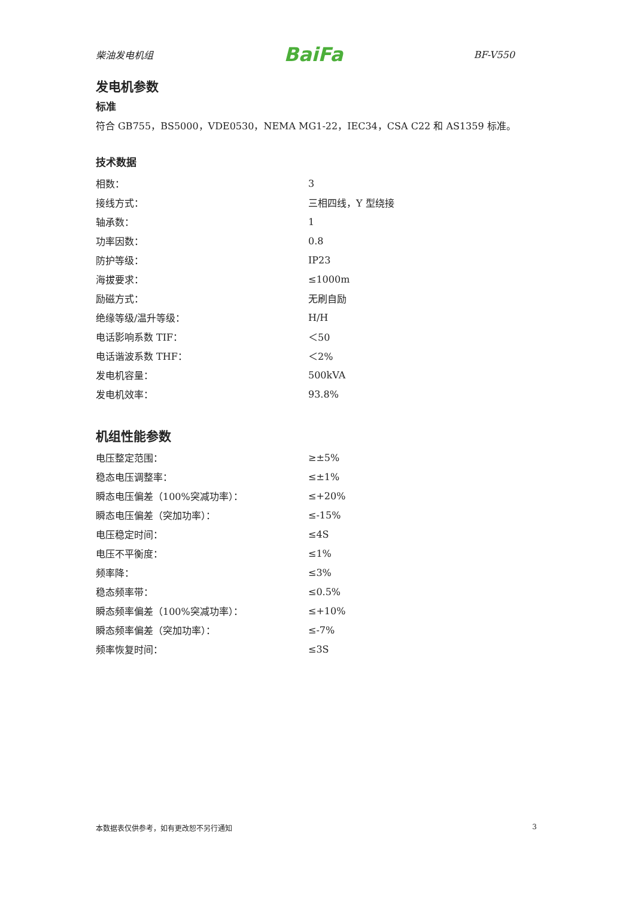柴油发电机组 BaiFa BF-V550
发电机参数
标准
符合 GB755，BS5000，VDE0530，NEMA MG1-22，IEC34，CSA C22 和 AS1359 标准。
技术数据
| 相数： | 3 |
| 接线方式： | 三相四线，Y 型绕接 |
| 轴承数： | 1 |
| 功率因数： | 0.8 |
| 防护等级： | IP23 |
| 海拔要求： | ≤1000m |
| 励磁方式： | 无刷自励 |
| 绝缘等级/温升等级： | H/H |
| 电话影响系数 TIF： | ＜50 |
| 电话谐波系数 THF： | ＜2% |
| 发电机容量： | 500kVA |
| 发电机效率： | 93.8% |
机组性能参数
| 电压整定范围： | ≥±5% |
| 稳态电压调整率： | ≤±1% |
| 瞬态电压偏差（100%突减功率）： | ≤+20% |
| 瞬态电压偏差（突加功率）： | ≤-15% |
| 电压稳定时间： | ≤4S |
| 电压不平衡度： | ≤1% |
| 频率降： | ≤3% |
| 稳态频率带： | ≤0.5% |
| 瞬态频率偏差（100%突减功率）： | ≤+10% |
| 瞬态频率偏差（突加功率）： | ≤-7% |
| 频率恢复时间： | ≤3S |
本数据表仅供参考，如有更改恕不另行通知 3